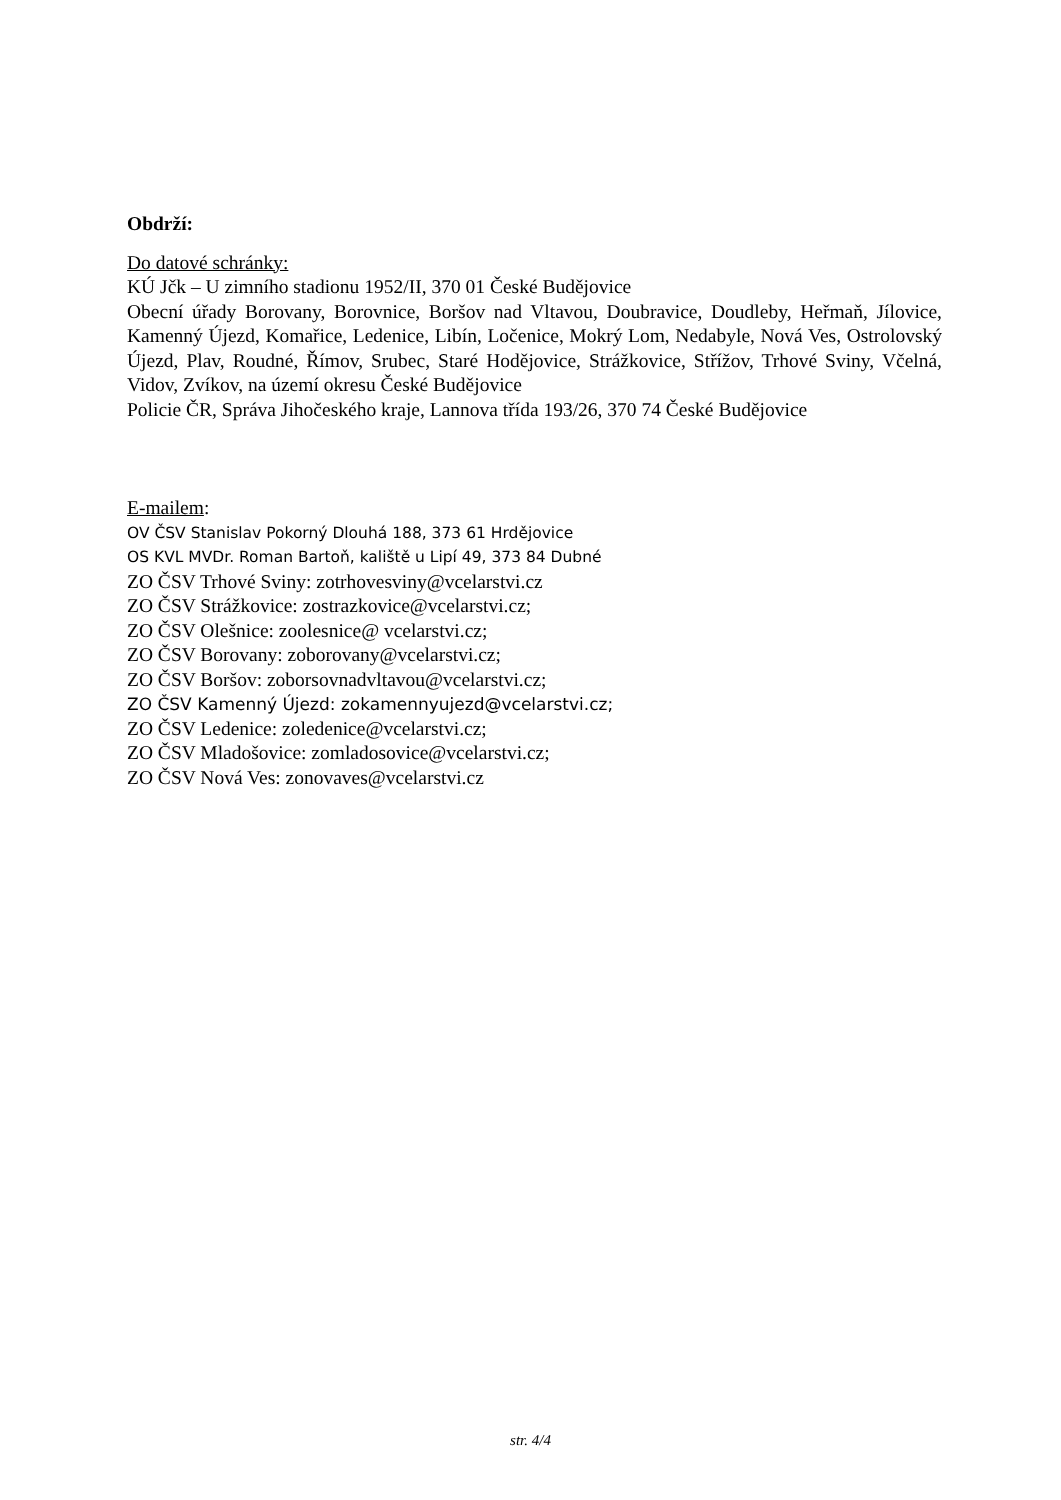Obdrží:
Do datové schránky:
KÚ Jčk – U zimního stadionu 1952/II, 370 01 České Budějovice
Obecní úřady Borovany, Borovnice, Boršov nad Vltavou, Doubravice, Doudleby, Heřmaň, Jílovice, Kamenný Újezd, Komařice, Ledenice, Libín, Ločenice, Mokrý Lom, Nedabyle, Nová Ves, Ostrolovský Újezd, Plav, Roudné, Římov, Srubec, Staré Hodějovice, Strážkovice, Střížov, Trhové Sviny, Včelná, Vidov, Zvíkov, na území okresu České Budějovice
Policie ČR, Správa Jihočeského kraje, Lannova třída 193/26, 370 74 České Budějovice
E-mailem:
OV ČSV Stanislav Pokorný Dlouhá 188, 373 61 Hrdějovice
OS KVL MVDr. Roman Bartoň, kaliště u Lipí 49, 373 84 Dubné
ZO ČSV Trhové Sviny: zotrhovesviny@vcelarstvi.cz
ZO ČSV Strážkovice: zostrazkovice@vcelarstvi.cz;
ZO ČSV Olešnice: zoolesnice@ vcelarstvi.cz;
ZO ČSV Borovany: zoborovany@vcelarstvi.cz;
ZO ČSV Boršov: zoborsovnadvltavou@vcelarstvi.cz;
ZO ČSV Kamenný Újezd: zokamennyujezd@vcelarstvi.cz;
ZO ČSV Ledenice: zoledenice@vcelarstvi.cz;
ZO ČSV Mladošovice: zomladosovice@vcelarstvi.cz;
ZO ČSV Nová Ves: zonovaves@vcelarstvi.cz
str. 4/4